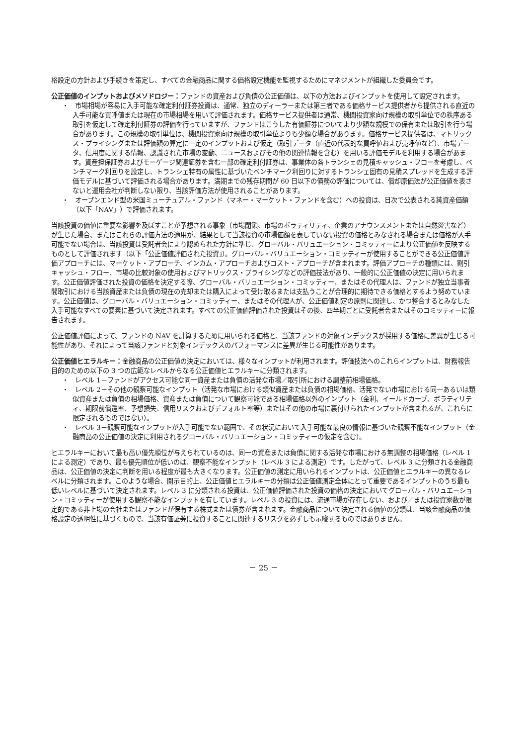格設定の方針および手続きを策定し、すべての金融商品に関する価格設定機能を監視するためにマネジメントが組織した委員会です。
公正価値のインプットおよびメソドロジー：ファンドの資産および負債の公正価値は、以下の方法およびインプットを使用して設定されます。
・　市場相場が容易に入手可能な確定利付証券投資は、通常、独立のディーラーまたは第三者である価格サービス提供者から提供される直近の入手可能な買呼値または現在の市場相場を用いて評価されます。価格サービス提供者は通常、機関投資家向け規模の取引単位での秩序ある取引を仮定して確定利付証券の評価を行っていますが、ファンドはこうした有価証券についてより少額な規模での保有または取引を行う場合があります。この規模の取引単位は、機関投資家向け規模の取引単位よりも少額な場合があります。価格サービス提供者は、マトリックス・プライシングまたは評価額の算定に一定のインプットおよび仮定（取引データ（直近の代表的な買呼値および売呼値など）、市場データ、信用度に関する情報、認識された市場の変動、ニュースおよびその他の関連情報を含む）を用いる評価モデルを利用する場合があます。資産担保証券およびモーゲージ関連証券を含む一部の確定利付証券は、事業体の各トランシェの見積キャッシュ・フローを考慮し、ベンチマーク利回りを設定し、トランシェ特有の属性に基づいたベンチマーク利回りに対するトランシェ固有の見積スプレッドを生成する評価モデルに基づいて評価される場合があります。満期までの残存期間が 60 日以下の債務の評価については、償却原価法が公正価値を表さないと運用会社が判断しない限り、当該評価方法が使用されることがあります。
・　オープンエンド型の米国ミューチュアル・ファンド（マネー・マーケット・ファンドを含む）への投資は、日次で公表される純資産価額（以下「NAV」）で評価されます。
当該投資の価値に重要な影響を及ぼすことが予想される事象（市場閉鎖、市場のボラティリティ、企業のアナウンスメントまたは自然災害など）が生じた場合、またはこれらの評価方法の適用が、結果として当該投資の市場価額を表していない投資の価格とみなされる場合または価格が入手可能でない場合は、当該投資は受託者会により認められた方針に準じ、グローバル・バリュエーション・コミッティーにより公正価値を反映するものとして評価されます（以下「公正価値評価された投資」）。グローバル・バリュエーション・コミッティーが使用することができる公正価値評価アプローチには、マーケット・アプローチ、インカム・アプローチおよびコスト・アプローチが含まれます。評価アプローチの種類には、割引キャッシュ・フロー、市場の比較対象の使用およびマトリックス・プライシングなどの評価技法があり、一般的に公正価値の決定に用いられます。公正価値評価された投資の価格を決定する際、グローバル・バリュエーション・コミッティー、またはその代理人は、ファンドが独立当事者間取引における当該資産または負債の現在の売却または購入によって受け取るまたは支払うことが合理的に期待できる価格とするよう努めています。公正価値は、グローバル・バリュエーション・コミッティー、またはその代理人が、公正価値測定の原則に関連し、かつ整合するとみなした入手可能なすべての要素に基づいて決定されます。すべての公正価値評価された投資はその後、四半期ごとに受託者会またはそのコミッティーに報告されます。
公正価値評価によって、ファンドの NAV を計算するために用いられる価格と、当該ファンドの対象インデックスが採用する価格に差異が生じる可能性があり、それによって当該ファンドと対象インデックスのパフォーマンスに差異が生じる可能性があります。
公正価値ヒエラルキー：金融商品の公正価値の決定においては、様々なインプットが利用されます。評価技法へのこれらインプットは、財務報告目的のための以下の 3 つの広範なレベルからなる公正価値ヒエラルキーに分類されます。
・　レベル 1－ファンドがアクセス可能な同一資産または負債の活発な市場／取引所における調整前相場価格。
・　レベル 2－その他の観察可能なインプット（活発な市場における類似資産または負債の相場価格、活発でない市場における同一あるいは類似資産または負債の相場価格、資産または負債について観察可能である相場価格以外のインプット（金利、イールドカーブ、ボラティリティ、期限前償還率、予想損失、信用リスクおよびデフォルト率等）またはその他の市場に裏付けられたインプットが含まれるが、これらに限定されるものではない）。
・　レベル 3－観察可能なインプットが入手可能でない範囲で、その状況において入手可能な最良の情報に基づいた観察不能なインプット（金融商品の公正価値の決定に利用されるグローバル・バリュエーション・コミッティーの仮定を含む）。
ヒエラルキーにおいて最も高い優先順位が与えられているのは、同一の資産または負債に関する活発な市場における無調整の相場価格（レベル 1 による測定）であり、最も優先順位が低いのは、観察不能なインプット（レベル 3 による測定）です。したがって、レベル 3 に分類される金融商品は、公正価値の決定に判断を用いる程度が最も大きくなります。公正価値の測定に用いられるインプットは、公正価値ヒエラルキーの異なるレベルに分類されます。このような場合、開示目的上、公正価値ヒエラルキーの分類は公正価値測定全体にとって重要であるインプットのうち最も低いレベルに基づいて決定されます。レベル 3 に分類される投資は、公正価値評価された投資の価格の決定においてグローバル・バリュエーション・コミッティーが使用する観察不能なインプットを有しています。レベル 3 の投資には、流通市場が存在しない、および／または投資家数が限定的である非上場の会社またはファンドが保有する株式または債券が含まれます。金融商品について決定される価値の分類は、当該金融商品の価格設定の透明性に基づくもので、当該有価証券に投資することに関連するリスクを必ずしも示唆するものではありません。
－ 25 －